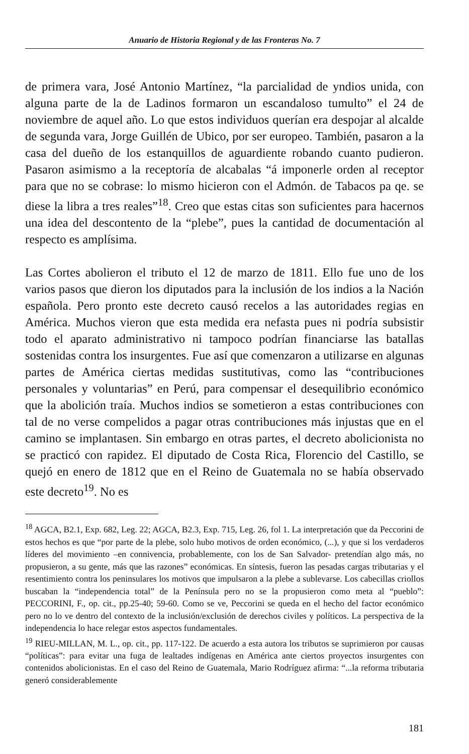Anuario de Historia Regional y de las Fronteras No. 7
de primera vara, José Antonio Martínez, “la parcialidad de yndios unida, con alguna parte de la de Ladinos formaron un escandaloso tumulto” el 24 de noviembre de aquel año. Lo que estos individuos querían era despojar al alcalde de segunda vara, Jorge Guillén de Ubico, por ser europeo. También, pasaron a la casa del dueño de los estanquillos de aguardiente robando cuanto pudieron. Pasaron asimismo a la receptoría de alcabalas “á imponerle orden al receptor para que no se cobrase: lo mismo hicieron con el Admón. de Tabacos pa qe. se diese la libra a tres reales”<sup>18</sup>. Creo que estas citas son suficientes para hacernos una idea del descontento de la “plebe”, pues la cantidad de documentación al respecto es amplísima.
Las Cortes abolieron el tributo el 12 de marzo de 1811. Ello fue uno de los varios pasos que dieron los diputados para la inclusión de los indios a la Nación española. Pero pronto este decreto causó recelos a las autoridades regias en América. Muchos vieron que esta medida era nefasta pues ni podría subsistir todo el aparato administrativo ni tampoco podrían financiarse las batallas sostenidas contra los insurgentes. Fue así que comenzaron a utilizarse en algunas partes de América ciertas medidas sustitutivas, como las “contribuciones personales y voluntarias” en Perú, para compensar el desequilibrio económico que la abolición traía. Muchos indios se sometieron a estas contribuciones con tal de no verse compelidos a pagar otras contribuciones más injustas que en el camino se implantasen. Sin embargo en otras partes, el decreto abolicionista no se practicó con rapidez. El diputado de Costa Rica, Florencio del Castillo, se quejó en enero de 1812 que en el Reino de Guatemala no se había observado este decreto<sup>19</sup>. No es
<sup>18</sup> AGCA, B2.1, Exp. 682, Leg. 22; AGCA, B2.3, Exp. 715, Leg. 26, fol 1. La interpretación que da Peccorini de estos hechos es que “por parte de la plebe, solo hubo motivos de orden económico, (...), y que si los verdaderos líderes del movimiento –en connivencia, probablemente, con los de San Salvador- pretendían algo más, no propusieron, a su gente, más que las razones” económicas. En síntesis, fueron las pesadas cargas tributarias y el resentimiento contra los peninsulares los motivos que impulsaron a la plebe a sublevarse. Los cabecillas criollos buscaban la “independencia total” de la Península pero no se la propusieron como meta al “pueblo”: PECCORINI, F., op. cit., pp.25-40; 59-60. Como se ve, Peccorini se queda en el hecho del factor económico pero no lo ve dentro del contexto de la inclusión/exclusión de derechos civiles y políticos. La perspectiva de la independencia lo hace relegar estos aspectos fundamentales.
<sup>19</sup> RIEU-MILLAN, M. L., op. cit., pp. 117-122. De acuerdo a esta autora los tributos se suprimieron por causas “políticas”: para evitar una fuga de lealtades indígenas en América ante ciertos proyectos insurgentes con contenidos abolicionistas. En el caso del Reino de Guatemala, Mario Rodríguez afirma: “...la reforma tributaria generó considerablemente
181